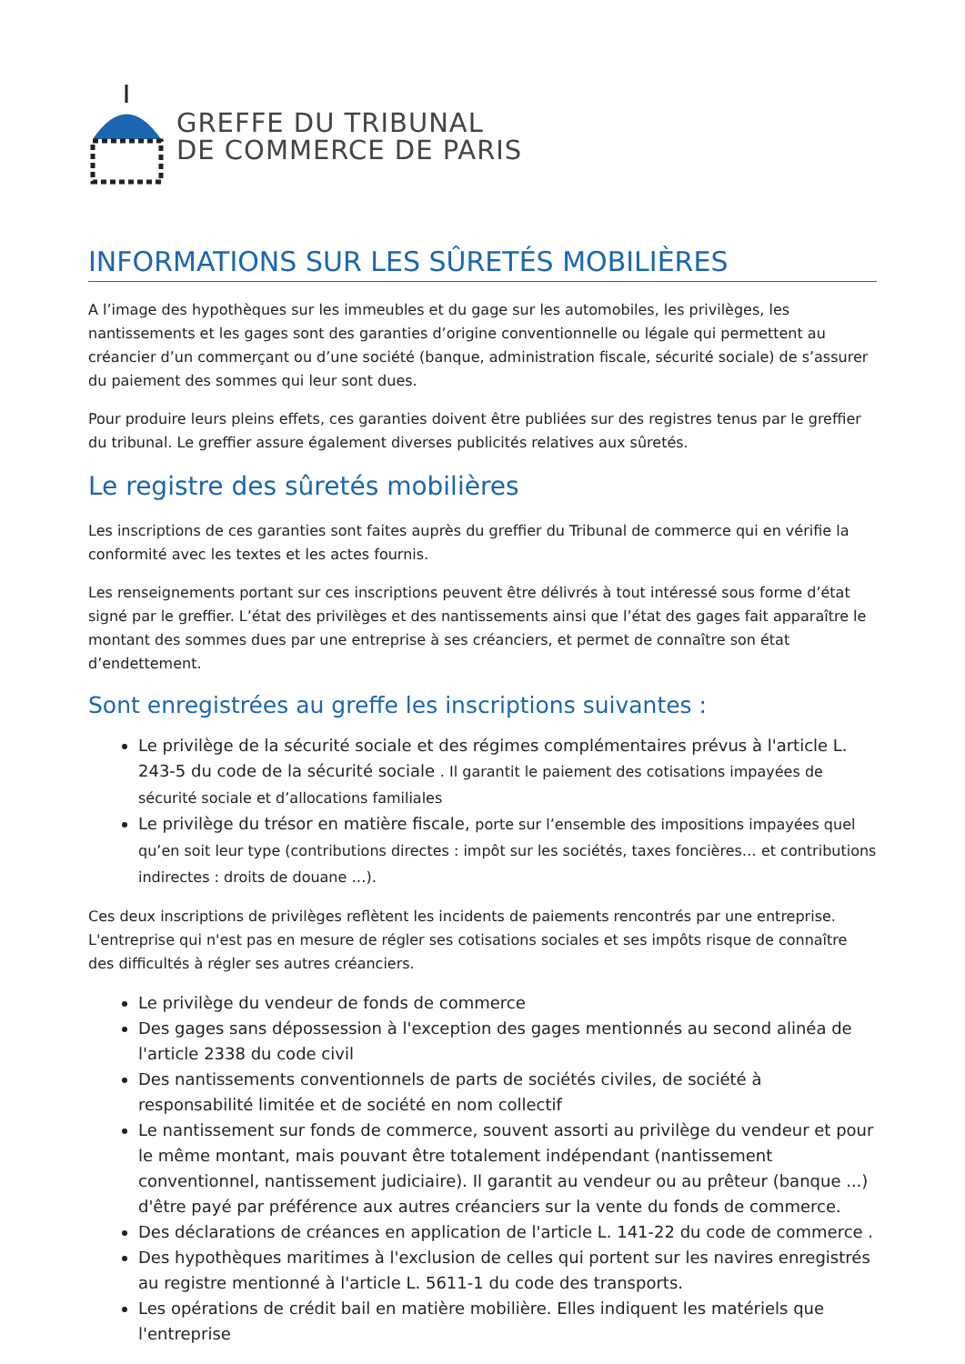GREFFE DU TRIBUNAL
DE COMMERCE DE PARIS
INFORMATIONS SUR LES SÛRETÉS MOBILIÈRES
A l’image des hypothèques sur les immeubles et du gage sur les automobiles, les privilèges, les nantissements et les gages sont des garanties d’origine conventionnelle ou légale qui permettent au créancier d’un commerçant ou d’une société (banque, administration fiscale, sécurité sociale) de s’assurer du paiement des sommes qui leur sont dues.
Pour produire leurs pleins effets, ces garanties doivent être publiées sur des registres tenus par le greffier du tribunal. Le greffier assure également diverses publicités relatives aux sûretés.
Le registre des sûretés mobilières
Les inscriptions de ces garanties sont faites auprès du greffier du Tribunal de commerce qui en vérifie la conformité avec les textes et les actes fournis.
Les renseignements portant sur ces inscriptions peuvent être délivrés à tout intéressé sous forme d’état signé par le greffier. L’état des privilèges et des nantissements ainsi que l’état des gages fait apparaître le montant des sommes dues par une entreprise à ses créanciers, et permet de connaître son état d’endettement.
Sont enregistrées au greffe les inscriptions suivantes :
Le privilège de la sécurité sociale et des régimes complémentaires prévus à l'article L. 243-5 du code de la sécurité sociale . Il garantit le paiement des cotisations impayées de sécurité sociale et d’allocations familiales
Le privilège du trésor en matière fiscale, porte sur l’ensemble des impositions impayées quel qu’en soit leur type (contributions directes : impôt sur les sociétés, taxes foncières… et contributions indirectes : droits de douane …).
Ces deux inscriptions de privilèges reflètent les incidents de paiements rencontrés par une entreprise. L'entreprise qui n'est pas en mesure de régler ses cotisations sociales et ses impôts risque de connaître des difficultés à régler ses autres créanciers.
Le privilège du vendeur de fonds de commerce
Des gages sans dépossession à l'exception des gages mentionnés au second alinéa de l'article 2338 du code civil
Des nantissements conventionnels de parts de sociétés civiles, de société à responsabilité limitée et de société en nom collectif
Le nantissement sur fonds de commerce, souvent assorti au privilège du vendeur et pour le même montant, mais pouvant être totalement indépendant (nantissement conventionnel, nantissement judiciaire). Il garantit au vendeur ou au prêteur (banque ...) d'être payé par préférence aux autres créanciers sur la vente du fonds de commerce.
Des déclarations de créances en application de l'article L. 141-22 du code de commerce .
Des hypothèques maritimes à l'exclusion de celles qui portent sur les navires enregistrés au registre mentionné à l'article L. 5611-1 du code des transports.
Les opérations de crédit bail en matière mobilière. Elles indiquent les matériels que l'entreprise